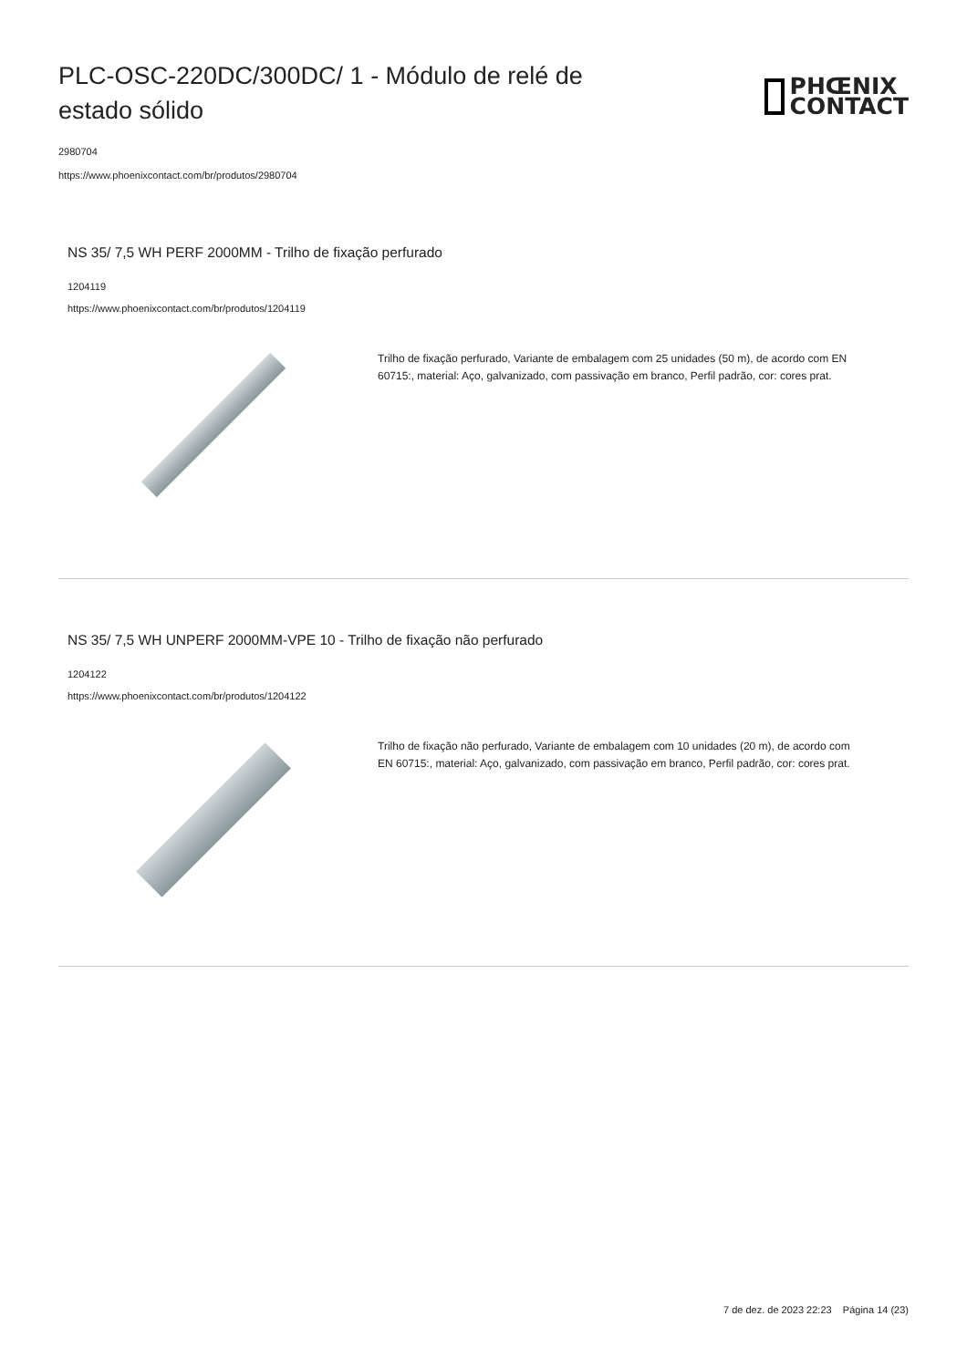PLC-OSC-220DC/300DC/ 1 - Módulo de relé de estado sólido
PHŒNIX
CONTACT
2980704
https://www.phoenixcontact.com/br/produtos/2980704
NS 35/ 7,5 WH PERF 2000MM - Trilho de fixação perfurado
1204119
https://www.phoenixcontact.com/br/produtos/1204119
Trilho de fixação perfurado, Variante de embalagem com 25 unidades (50 m), de acordo com EN 60715:, material: Aço, galvanizado, com passivação em branco, Perfil padrão, cor: cores prat.
NS 35/ 7,5 WH UNPERF 2000MM-VPE 10 - Trilho de fixação não perfurado
1204122
https://www.phoenixcontact.com/br/produtos/1204122
Trilho de fixação não perfurado, Variante de embalagem com 10 unidades (20 m), de acordo com EN 60715:, material: Aço, galvanizado, com passivação em branco, Perfil padrão, cor: cores prat.
7 de dez. de 2023 22:23 Página 14 (23)